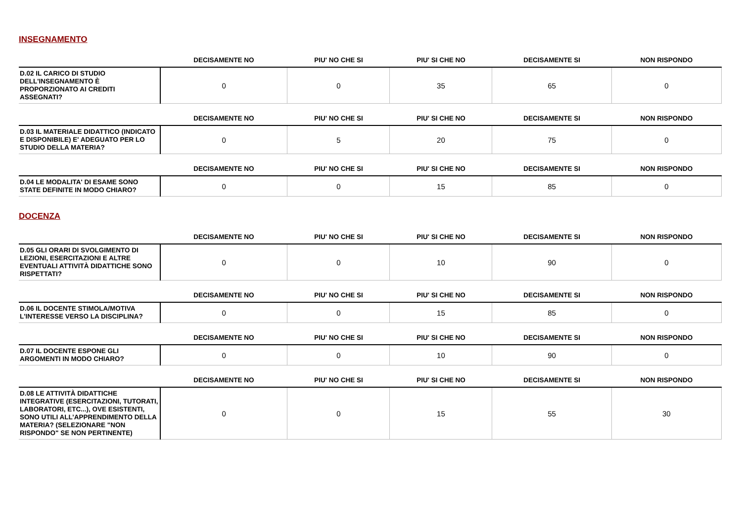INSEGNAMENTO
| | DECISAMENTE NO | PIU' NO CHE SI | PIU' SI CHE NO | DECISAMENTE SI | NON RISPONDO |
| --- | --- | --- | --- | --- | --- |
| D.02 IL CARICO DI STUDIO DELL'INSEGNAMENTO È PROPORZIONATO AI CREDITI ASSEGNATI? | 0 | 0 | 35 | 65 | 0 |
| | DECISAMENTE NO | PIU' NO CHE SI | PIU' SI CHE NO | DECISAMENTE SI | NON RISPONDO |
| --- | --- | --- | --- | --- | --- |
| D.03 IL MATERIALE DIDATTICO (INDICATO E DISPONIBILE) E' ADEGUATO PER LO STUDIO DELLA MATERIA? | 0 | 5 | 20 | 75 | 0 |
| | DECISAMENTE NO | PIU' NO CHE SI | PIU' SI CHE NO | DECISAMENTE SI | NON RISPONDO |
| --- | --- | --- | --- | --- | --- |
| D.04 LE MODALITA' DI ESAME SONO STATE DEFINITE IN MODO CHIARO? | 0 | 0 | 15 | 85 | 0 |
DOCENZA
| | DECISAMENTE NO | PIU' NO CHE SI | PIU' SI CHE NO | DECISAMENTE SI | NON RISPONDO |
| --- | --- | --- | --- | --- | --- |
| D.05 GLI ORARI DI SVOLGIMENTO DI LEZIONI, ESERCITAZIONI E ALTRE EVENTUALI ATTIVITÀ DIDATTICHE SONO RISPETTATI? | 0 | 0 | 10 | 90 | 0 |
| | DECISAMENTE NO | PIU' NO CHE SI | PIU' SI CHE NO | DECISAMENTE SI | NON RISPONDO |
| --- | --- | --- | --- | --- | --- |
| D.06 IL DOCENTE STIMOLA/MOTIVA L'INTERESSE VERSO LA DISCIPLINA? | 0 | 0 | 15 | 85 | 0 |
| | DECISAMENTE NO | PIU' NO CHE SI | PIU' SI CHE NO | DECISAMENTE SI | NON RISPONDO |
| --- | --- | --- | --- | --- | --- |
| D.07 IL DOCENTE ESPONE GLI ARGOMENTI IN MODO CHIARO? | 0 | 0 | 10 | 90 | 0 |
| | DECISAMENTE NO | PIU' NO CHE SI | PIU' SI CHE NO | DECISAMENTE SI | NON RISPONDO |
| --- | --- | --- | --- | --- | --- |
| D.08 LE ATTIVITÀ DIDATTICHE INTEGRATIVE (ESERCITAZIONI, TUTORATI, LABORATORI, ETC...), OVE ESISTENTI, SONO UTILI ALL’APPRENDIMENTO DELLA MATERIA? (SELEZIONARE "NON RISPONDO" SE NON PERTINENTE) | 0 | 0 | 15 | 55 | 30 |